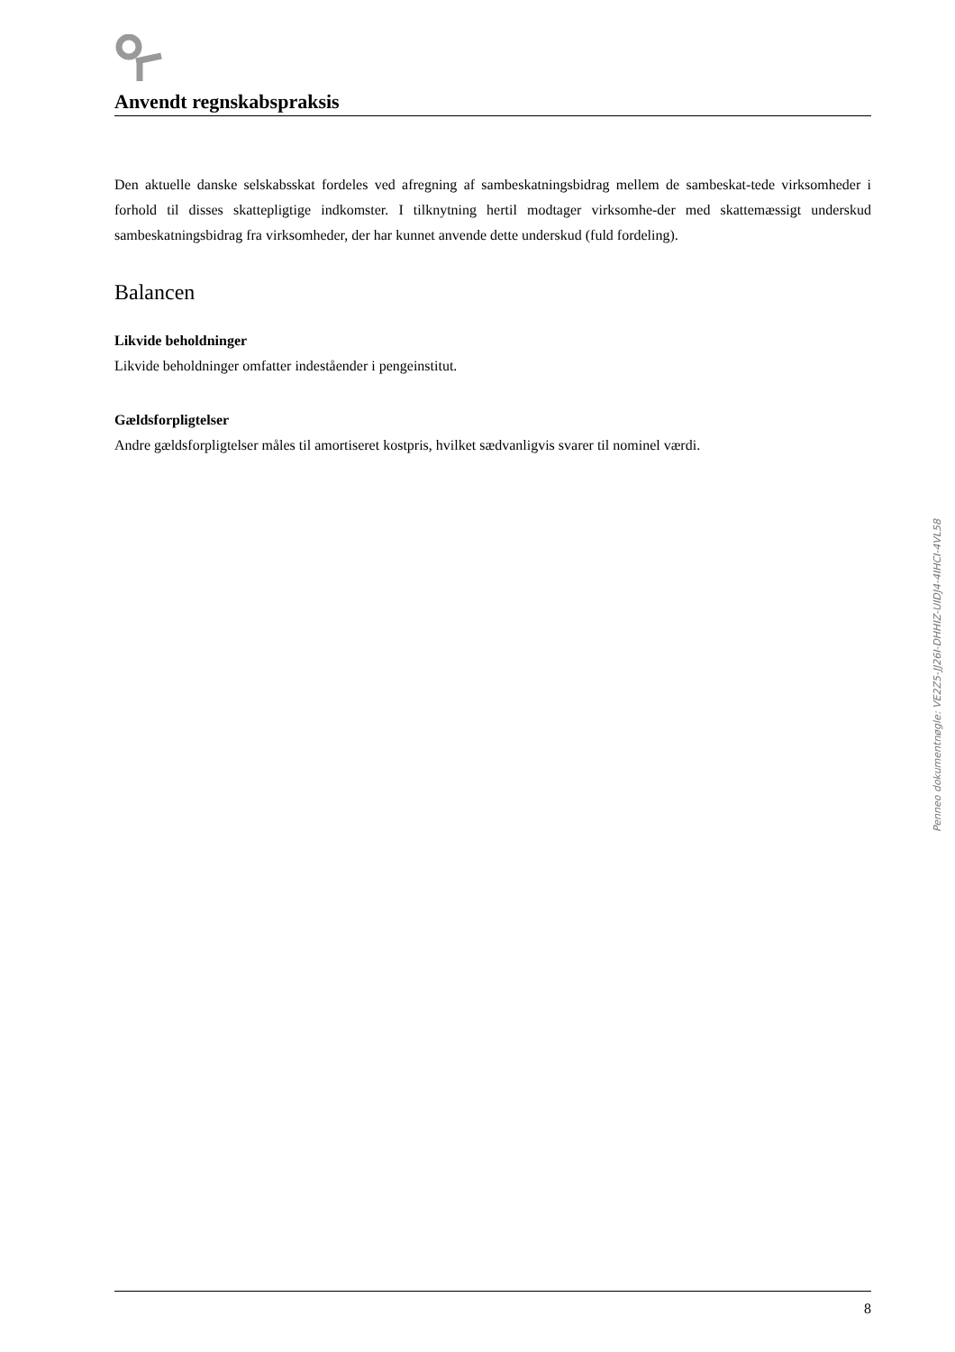Anvendt regnskabspraksis
Den aktuelle danske selskabsskat fordeles ved afregning af sambeskatningsbidrag mellem de sambeskat-tede virksomheder i forhold til disses skattepligtige indkomster. I tilknytning hertil modtager virksomhe-der med skattemæssigt underskud sambeskatningsbidrag fra virksomheder, der har kunnet anvende dette underskud (fuld fordeling).
Balancen
Likvide beholdninger
Likvide beholdninger omfatter indeståender i pengeinstitut.
Gældsforpligtelser
Andre gældsforpligtelser måles til amortiseret kostpris, hvilket sædvanligvis svarer til nominel værdi.
Penneo dokumentnøgle: VE2Z5-JJ26I-DHHIZ-UIDJ4-4IHCI-4VL58
8